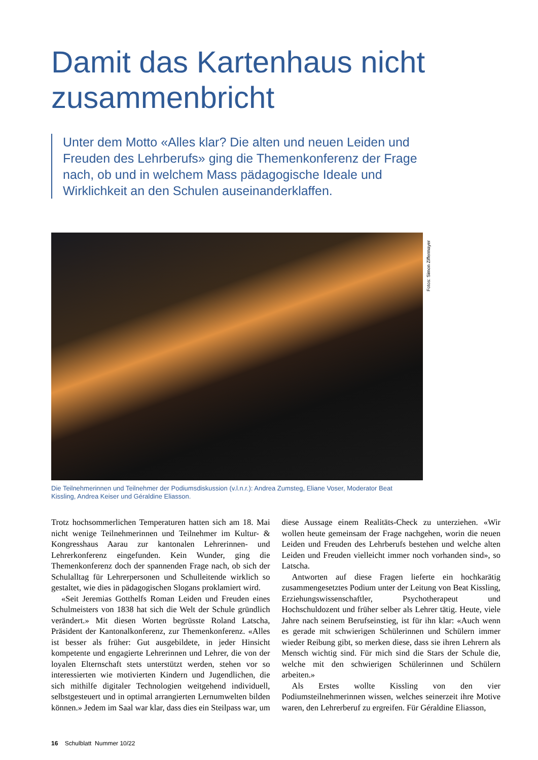Damit das Kartenhaus nicht zusammenbricht
Unter dem Motto «Alles klar? Die alten und neuen Leiden und Freuden des Lehrberufs» ging die Themenkonferenz der Frage nach, ob und in welchem Mass pädagogische Ideale und Wirklichkeit an den Schulen auseinanderklaffen.
Fotos: Simon Ziffermayer
Die Teilnehmerinnen und Teilnehmer der Podiumsdiskussion (v.l.n.r.): Andrea Zumsteg, Eliane Voser, Moderator Beat Kissling, Andrea Keiser und Géraldine Eliasson.
Trotz hochsommerlichen Temperaturen hatten sich am 18. Mai nicht wenige Teilnehmerinnen und Teilnehmer im Kultur- & Kongresshaus Aarau zur kantonalen Lehrerinnen- und Lehrerkonferenz eingefunden. Kein Wunder, ging die Themenkonferenz doch der spannenden Frage nach, ob sich der Schulalltag für Lehrerpersonen und Schulleitende wirklich so gestaltet, wie dies in pädagogischen Slogans proklamiert wird.
«Seit Jeremias Gotthelfs Roman Leiden und Freuden eines Schulmeisters von 1838 hat sich die Welt der Schule gründlich verändert.» Mit diesen Worten begrüsste Roland Latscha, Präsident der Kantonalkonferenz, zur Themenkonferenz. «Alles ist besser als früher: Gut ausgebildete, in jeder Hinsicht kompetente und engagierte Lehrerinnen und Lehrer, die von der loyalen Elternschaft stets unterstützt werden, stehen vor so interessierten wie motivierten Kindern und Jugendlichen, die sich mithilfe digitaler Technologien weitgehend individuell, selbstgesteuert und in optimal arrangierten Lernumwelten bilden können.» Jedem im Saal war klar, dass dies ein Steilpass war, um diese Aussage einem Realitäts-Check zu unterziehen. «Wir wollen heute gemeinsam der Frage nachgehen, worin die neuen Leiden und Freuden des Lehrberufs bestehen und welche alten Leiden und Freuden vielleicht immer noch vorhanden sind», so Latscha.
Antworten auf diese Fragen lieferte ein hochkarätig zusammengesetztes Podium unter der Leitung von Beat Kissling, Erziehungswissenschaftler, Psychotherapeut und Hochschuldozent und früher selber als Lehrer tätig. Heute, viele Jahre nach seinem Berufseinstieg, ist für ihn klar: «Auch wenn es gerade mit schwierigen Schülerinnen und Schülern immer wieder Reibung gibt, so merken diese, dass sie ihren Lehrern als Mensch wichtig sind. Für mich sind die Stars der Schule die, welche mit den schwierigen Schülerinnen und Schülern arbeiten.»
Als Erstes wollte Kissling von den vier Podiumsteilnehmerinnen wissen, welches seinerzeit ihre Motive waren, den Lehrerberuf zu ergreifen. Für Géraldine Eliasson,
16 Schulblatt Nummer 10/22